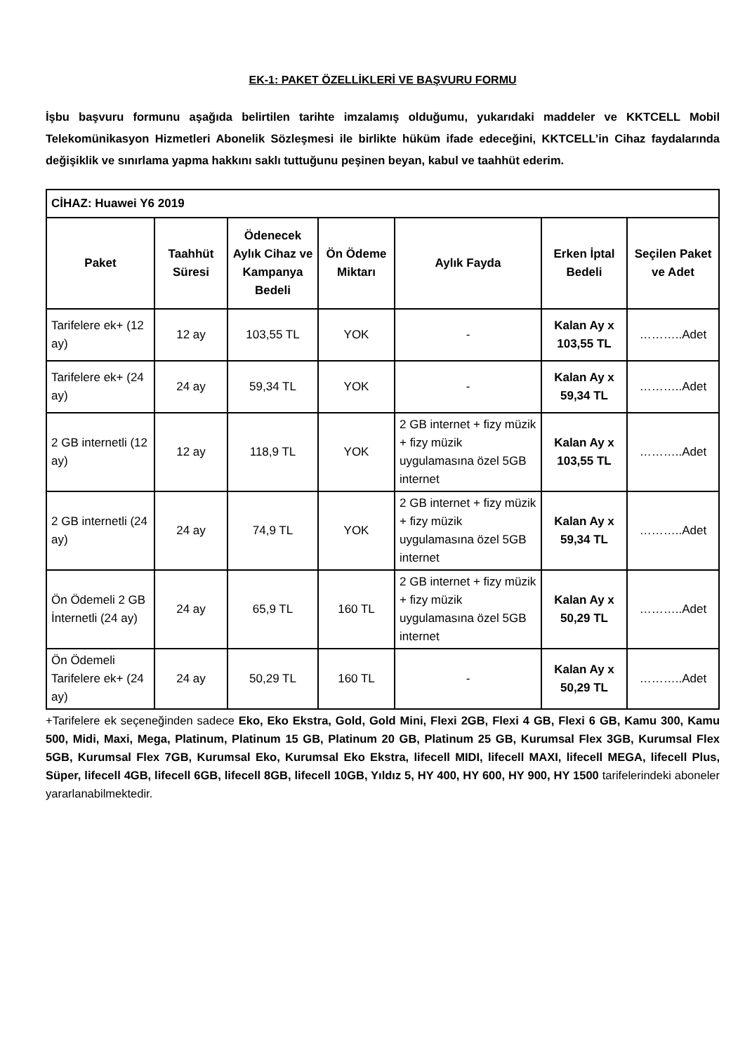EK-1: PAKET ÖZELLİKLERİ VE BAŞVURU FORMU
İşbu başvuru formunu aşağıda belirtilen tarihte imzalamış olduğumu, yukarıdaki maddeler ve KKTCELL Mobil Telekomünikasyon Hizmetleri Abonelik Sözleşmesi ile birlikte hüküm ifade edeceğini, KKTCELL’in Cihaz faydalarında değişiklik ve sınırlama yapma hakkını saklı tuttuğunu peşinen beyan, kabul ve taahhüt ederim.
| CİHAZ: Huawei Y6 2019 | | | | | | |
| --- | --- | --- | --- | --- | --- | --- |
| Paket | Taahhüt Süresi | Ödenecek Aylık Cihaz ve Kampanya Bedeli | Ön Ödeme Miktarı | Aylık Fayda | Erken İptal Bedeli | Seçilen Paket ve Adet |
| Tarifelere ek+ (12 ay) | 12 ay | 103,55 TL | YOK | - | Kalan Ay x 103,55 TL | ………..Adet |
| Tarifelere ek+ (24 ay) | 24 ay | 59,34 TL | YOK | - | Kalan Ay x 59,34 TL | ………..Adet |
| 2 GB internetli (12 ay) | 12 ay | 118,9 TL | YOK | 2 GB internet + fizy müzik + fizy müzik uygulamasına özel 5GB internet | Kalan Ay x 103,55 TL | ………..Adet |
| 2 GB internetli (24 ay) | 24 ay | 74,9 TL | YOK | 2 GB internet + fizy müzik + fizy müzik uygulamasına özel 5GB internet | Kalan Ay x 59,34 TL | ………..Adet |
| Ön Ödemeli 2 GB İnternetli (24 ay) | 24 ay | 65,9 TL | 160 TL | 2 GB internet + fizy müzik + fizy müzik uygulamasına özel 5GB internet | Kalan Ay x 50,29 TL | ………..Adet |
| Ön Ödemeli Tarifelere ek+ (24 ay) | 24 ay | 50,29 TL | 160 TL | - | Kalan Ay x 50,29 TL | ………..Adet |
+Tarifelere ek seçeneğinden sadece Eko, Eko Ekstra, Gold, Gold Mini, Flexi 2GB, Flexi 4 GB, Flexi 6 GB, Kamu 300, Kamu 500, Midi, Maxi, Mega, Platinum, Platinum 15 GB, Platinum 20 GB, Platinum 25 GB, Kurumsal Flex 3GB, Kurumsal Flex 5GB, Kurumsal Flex 7GB, Kurumsal Eko, Kurumsal Eko Ekstra, lifecell MIDI, lifecell MAXI, lifecell MEGA, lifecell Plus, Süper, lifecell 4GB, lifecell 6GB, lifecell 8GB, lifecell 10GB, Yıldız 5, HY 400, HY 600, HY 900, HY 1500 tarifelerindeki aboneler yararlanabilmektedir.